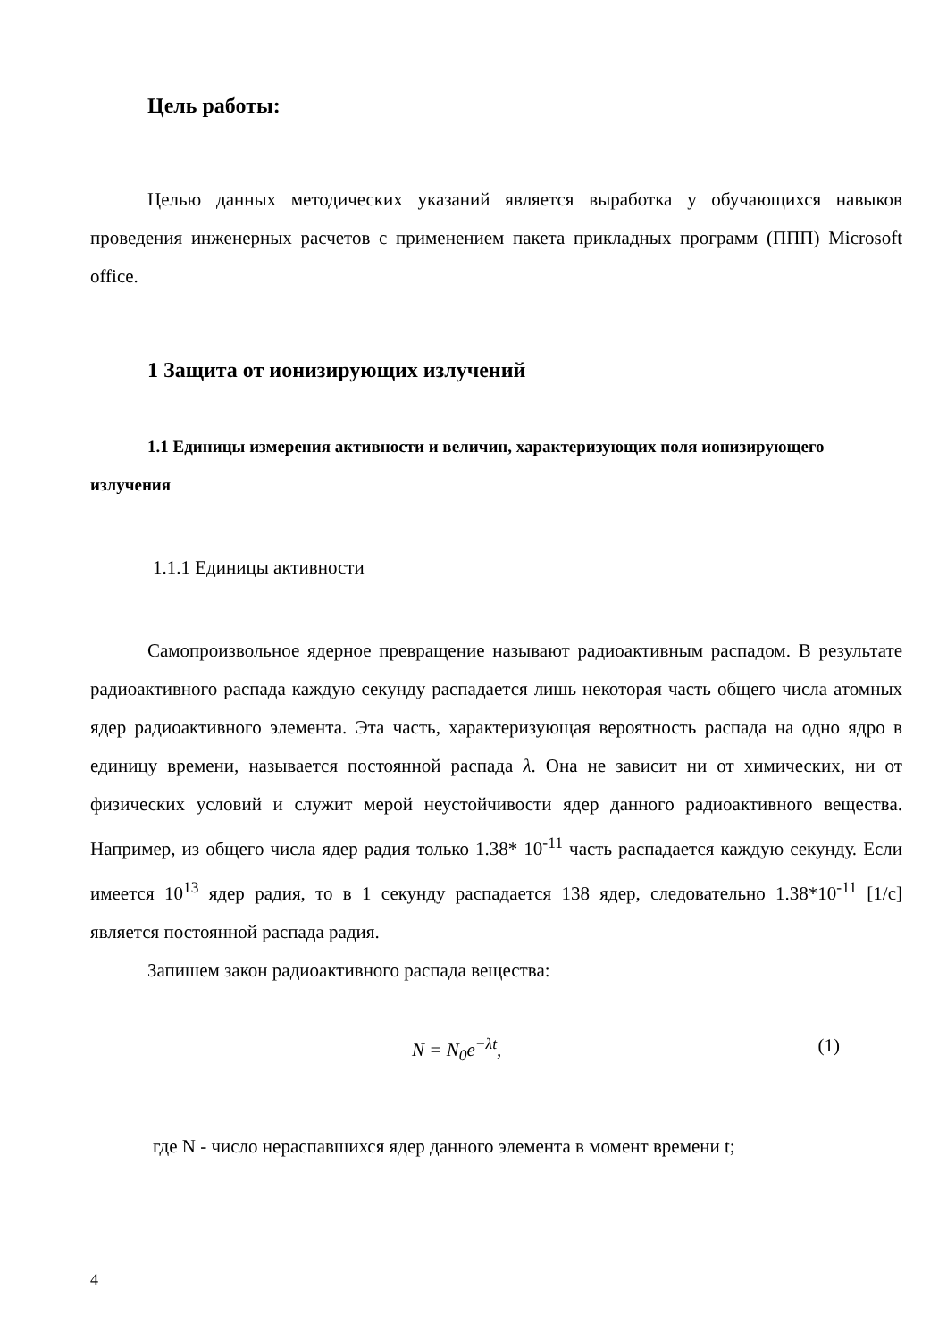Цель работы:
Целью данных методических указаний является выработка у обучающихся навыков проведения инженерных расчетов с применением пакета прикладных программ (ППП) Microsoft office.
1 Защита от ионизирующих излучений
1.1 Единицы измерения активности и величин, характеризующих поля ионизирующего излучения
1.1.1 Единицы активности
Самопроизвольное ядерное превращение называют радиоактивным распадом. В результате радиоактивного распада каждую секунду распадается лишь некоторая часть общего числа атомных ядер радиоактивного элемента. Эта часть, характеризующая вероятность распада на одно ядро в единицу времени, называется постоянной распада λ. Она не зависит ни от химических, ни от физических условий и служит мерой неустойчивости ядер данного радиоактивного вещества. Например, из общего числа ядер радия только 1.38* 10<sup>-11</sup> часть распадается каждую секунду. Если имеется 10<sup>13</sup> ядер радия, то в 1 секунду распадается 138 ядер, следовательно 1.38*10<sup>-11</sup> [1/с] является постоянной распада радия.
Запишем закон радиоактивного распада вещества:
N = N<sub>0</sub>e<sup>−λt</sup>, (1)
где N - число нераспавшихся ядер данного элемента в момент времени t;
4